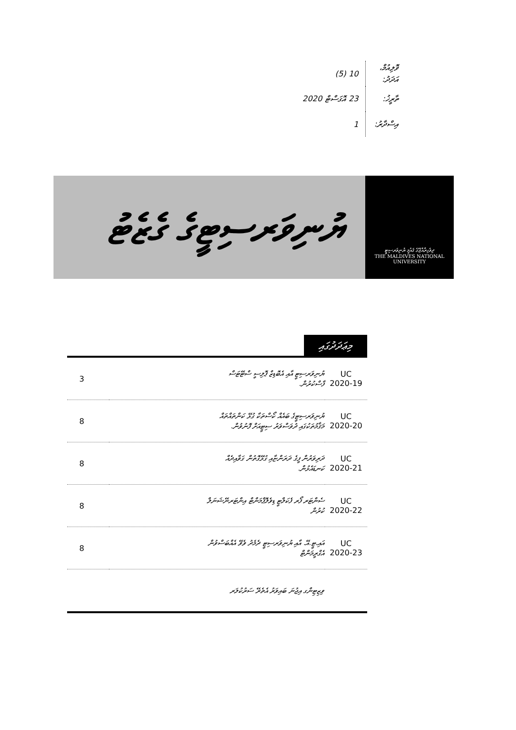ވޮލިއުމް، އަދަދު: 10 (5)
ތާރީޚު: 23 އޮގަސްޓް 2020
އިސްދާރު: 1
ދިވެހިރާއްޖޭގެ ޤައުމީ ޔުނިވަރސިޓީ
THE MALDIVES NATIONAL
UNIVERSITY
ޔުނިވަރސިޓީގެ ގެޒެޓު
މިޢަދަދުގައި
| 3 | ޔުނިވަރސިޓީ އާއި އެބޮޑިޒް ޕޮލިސީ ސްޓޭޓަސް ފާސްކުރުން. | UC 2020-19 |
| 8 | ޔުނިވަރސިޓީގެ ބައެއް ކޯސްތަކާ ގުޅޭ ކަންތައްތައް މަޤާމުތަކުގައި ދުވަސްވަރު ސިޓީއަށް ފޮނުވުން. | UC 2020-20 |
| 8 | ދަރިވަރުން ފީގެ ދަރަންޏާއި ގުޅޭގޮތުން ގަވާއިދެއް ކަނޑައެޅުން. | UC 2020-21 |
| 8 | ސެންޓަރ ފޯރ ފެކަލްޓީ ޑިވެލޮޕްމަންޓް އިންޓަރނޭޝަނަލް ކުރުން | UC 2020-22 |
| 8 | އައި.ޓީ.އޭ. އާއި ޔުނިވަރސިޓީ ދެމެދު ވެވޭ އެއްބަސްވުން އެގްރީމަންޓް | UC 2020-23 |
| | ވިޒިޓިންގ އިޖުނަ ބައިވަރު އެތެރޭ ސަރުކުލަރ | |